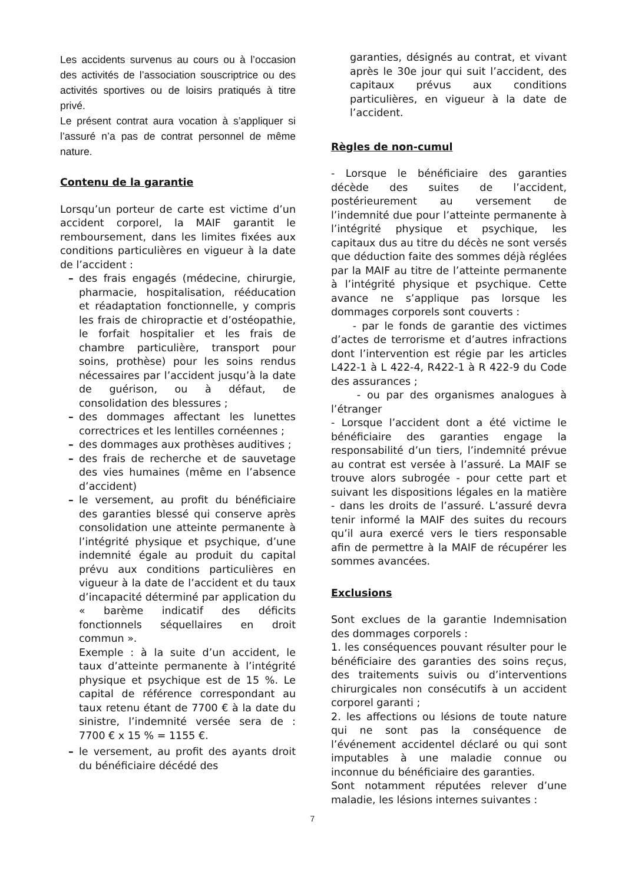Les accidents survenus au cours ou à l’occasion des activités de l’association souscriptrice ou des activités sportives ou de loisirs pratiqués à titre privé.
Le présent contrat aura vocation à s’appliquer si l’assuré n’a pas de contrat personnel de même nature.
Contenu de la garantie
Lorsqu’un porteur de carte est victime d’un accident corporel, la MAIF garantit le remboursement, dans les limites fixées aux conditions particulières en vigueur à la date de l’accident :
– des frais engagés (médecine, chirurgie, pharmacie, hospitalisation, rééducation et réadaptation fonctionnelle, y compris les frais de chiropractie et d’ostéopathie, le forfait hospitalier et les frais de chambre particulière, transport pour soins, prothèse) pour les soins rendus nécessaires par l’accident jusqu’à la date de guérison, ou à défaut, de consolidation des blessures ;
– des dommages affectant les lunettes correctrices et les lentilles cornéennes ;
– des dommages aux prothèses auditives ;
– des frais de recherche et de sauvetage des vies humaines (même en l’absence d’accident)
– le versement, au profit du bénéficiaire des garanties blessé qui conserve après consolidation une atteinte permanente à l’intégrité physique et psychique, d’une indemnité égale au produit du capital prévu aux conditions particulières en vigueur à la date de l’accident et du taux d’incapacité déterminé par application du « barème indicatif des déficits fonctionnels séquellaires en droit commun ».
Exemple : à la suite d’un accident, le taux d’atteinte permanente à l’intégrité physique et psychique est de 15 %. Le capital de référence correspondant au taux retenu étant de 7700 € à la date du sinistre, l’indemnité versée sera de : 7700 € x 15 % = 1155 €.
– le versement, au profit des ayants droit du bénéficiaire décédé des
garanties, désignés au contrat, et vivant après le 30e jour qui suit l’accident, des capitaux prévus aux conditions particulières, en vigueur à la date de l’accident.
Règles de non-cumul
- Lorsque le bénéficiaire des garanties décède des suites de l’accident, postérieurement au versement de l’indemnité due pour l’atteinte permanente à l’intégrité physique et psychique, les capitaux dus au titre du décès ne sont versés que déduction faite des sommes déjà réglées par la MAIF au titre de l’atteinte permanente à l’intégrité physique et psychique. Cette avance ne s’applique pas lorsque les dommages corporels sont couverts :
- par le fonds de garantie des victimes d’actes de terrorisme et d’autres infractions dont l’intervention est régie par les articles L422-1 à L 422-4, R422-1 à R 422-9 du Code des assurances ;
- ou par des organismes analogues à l’étranger
- Lorsque l’accident dont a été victime le bénéficiaire des garanties engage la responsabilité d’un tiers, l’indemnité prévue au contrat est versée à l’assuré. La MAIF se trouve alors subrogée - pour cette part et suivant les dispositions légales en la matière - dans les droits de l’assuré. L’assuré devra tenir informé la MAIF des suites du recours qu’il aura exercé vers le tiers responsable afin de permettre à la MAIF de récupérer les sommes avancées.
Exclusions
Sont exclues de la garantie Indemnisation des dommages corporels :
1. les conséquences pouvant résulter pour le bénéficiaire des garanties des soins reçus, des traitements suivis ou d’interventions chirurgicales non consécutifs à un accident corporel garanti ;
2. les affections ou lésions de toute nature qui ne sont pas la conséquence de l’événement accidentel déclaré ou qui sont imputables à une maladie connue ou inconnue du bénéficiaire des garanties.
Sont notamment réputées relever d’une maladie, les lésions internes suivantes :
7